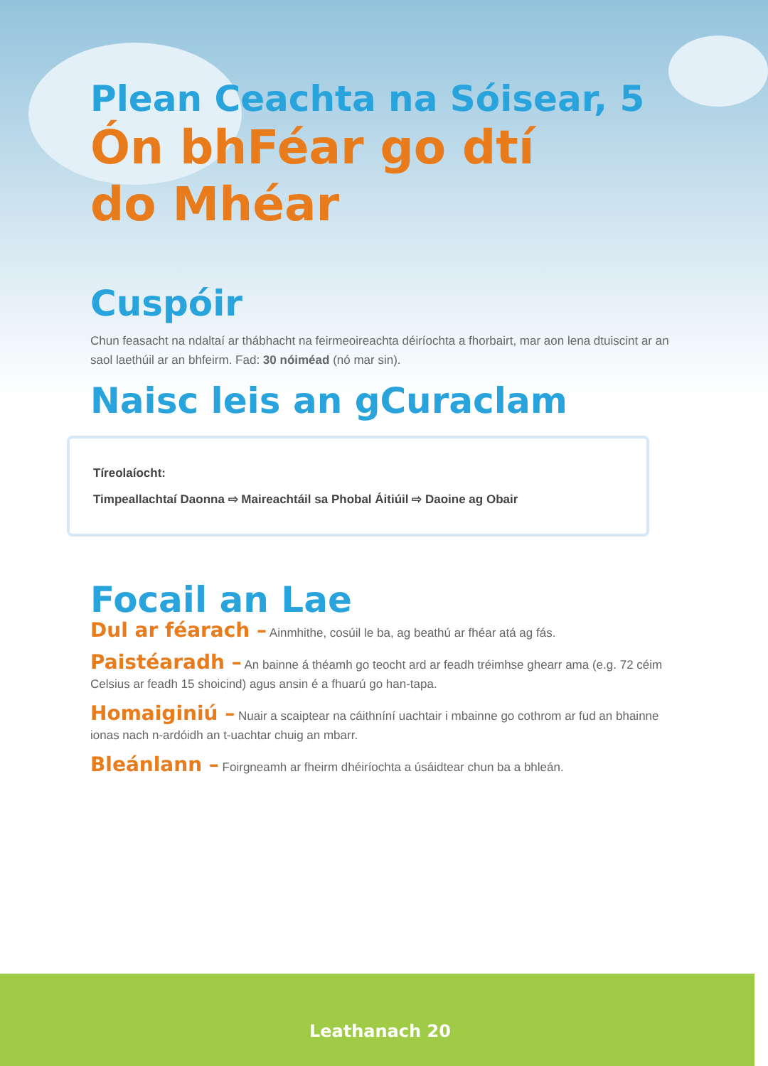Plean Ceachta na Sóisear, 5
Ón bhFéar go dtí
do Mhéar
Cuspóir
Chun feasacht na ndaltaí ar thábhacht na feirmeoireachta déiríochta a fhorbairt, mar aon lena dtuiscint ar an saol laethúil ar an bhfeirm. Fad: 30 nóiméad (nó mar sin).
Naisc leis an gCuraclam
Tíreolaíocht:
Timpeallachtaí Daonna ⇨ Maireachtáil sa Phobal Áitiúil ⇨ Daoine ag Obair
Focail an Lae
Dul ar féarach – Ainmhithe, cosúil le ba, ag beathú ar fhéar atá ag fás.
Paistéaradh – An bainne á théamh go teocht ard ar feadh tréimhse ghearr ama (e.g. 72 céim Celsius ar feadh 15 shoicind) agus ansin é a fhuarú go han-tapa.
Homaiginiú – Nuair a scaiptear na cáithníní uachtair i mbainne go cothrom ar fud an bhainne ionas nach n-ardóidh an t-uachtar chuig an mbarr.
Bleánlann – Foirgneamh ar fheirm dhéiríochta a úsáidtear chun ba a bhleán.
Leathanach 20